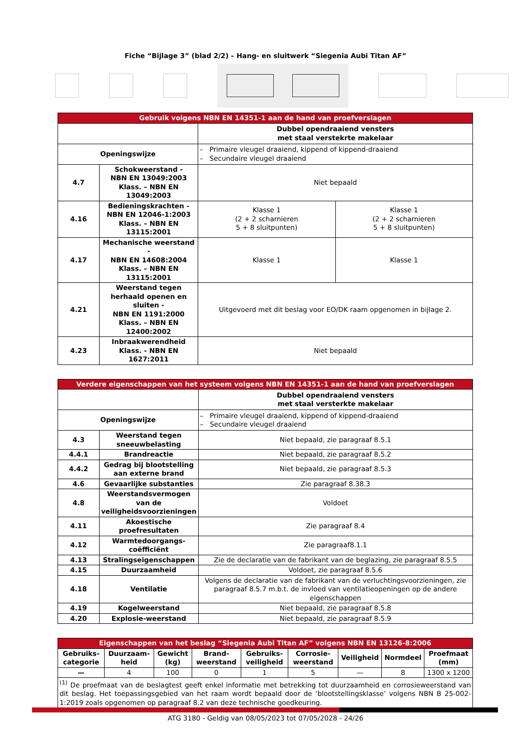Fiche “Bijlage 3” (blad 2/2) – Hang- en sluitwerk “Siegenia Aubi Titan AF”
| Gebruik volgens NBN EN 14351-1 aan de hand van proefverslagen | | | |
| --- | --- | --- | --- |
| | | Dubbel opendraaiend vensters met staal verstekrte makelaar | |
| Openingswijze | | – Primaire vleugel draaiend, kippend of kippend-draaiend – Secundaire vleugel draaiend | |
| 4.7 | Schokweerstand - NBN EN 13049:2003 Klass. – NBN EN 13049:2003 | Niet bepaald | |
| 4.16 | Bedieningskrachten - NBN EN 12046-1:2003 Klass. – NBN EN 13115:2001 | Klasse 1 (2 + 2 scharnieren 5 + 8 sluitpunten) | Klasse 1 (2 + 2 scharnieren 5 + 8 sluitpunten) |
| 4.17 | Mechanische weerstand - NBN EN 14608:2004 Klass. – NBN EN 13115:2001 | Klasse 1 | Klasse 1 |
| 4.21 | Weerstand tegen herhaald openen en sluiten - NBN EN 1191:2000 Klass. – NBN EN 12400:2002 | Uitgevoerd met dit beslag voor EO/DK raam opgenomen in bijlage 2. | |
| 4.23 | Inbraakwerendheid Klass. - NBN EN 1627:2011 | Niet bepaald | |
| Verdere eigenschappen van het systeem volgens NBN EN 14351-1 aan de hand van proefverslagen | | |
| --- | --- | --- |
| | | Dubbel opendraaiend vensters met staal versterkte makelaar |
| Openingswijze | | – Primaire vleugel draaiend, kippend of kippend-draaiend – Secundaire vleugel draaiend |
| 4.3 | Weerstand tegen sneeuwbelasting | Niet bepaald, zie paragraaf 8.5.1 |
| 4.4.1 | Brandreactie | Niet bepaald, zie paragraaf 8.5.2 |
| 4.4.2 | Gedrag bij blootstelling aan externe brand | Niet bepaald, zie paragraaf 8.5.3 |
| 4.6 | Gevaarlijke substanties | Zie paragraaf 8.38.3 |
| 4.8 | Weerstandsvermogen van de veiligheidsvoorzieningen | Voldoet |
| 4.11 | Akoestische proefresultaten | Zie paragraaf 8.4 |
| 4.12 | Warmtedoorgangs-coëfficiënt | Zie paragraaf8.1.1 |
| 4.13 | Stralingseigenschappen | Zie de declaratie van de fabrikant van de beglazing, zie paragraaf 8.5.5 |
| 4.15 | Duurzaamheid | Voldoet, zie paragraaf 8.5.6 |
| 4.18 | Ventilatie | Volgens de declaratie van de fabrikant van de verluchtingsvoorzieningen, zie paragraaf 8.5.7 m.b.t. de invloed van ventilatieopeningen op de andere eigenschappen |
| 4.19 | Kogelweerstand | Niet bepaald, zie paragraaf 8.5.8 |
| 4.20 | Explosie-weerstand | Niet bepaald, zie paragraaf 8.5.9 |
| Eigenschappen van het beslag “Siegenia Aubi Titan AF” volgens NBN EN 13126-8:2006 | | | | | | | | |
| --- | --- | --- | --- | --- | --- | --- | --- | --- |
| Gebruiks-categorie | Duurzaam-heid | Gewicht (kg) | Brand-weerstand | Gebruiks-veiligheid | Corrosie-weerstand | Veiligheid | Normdeel | Proefmaat (mm) |
| — | 4 | 100 | 0 | 1 | 5 | — | 8 | 1300 x 1200 |
| <sup>(1)</sup> De proefmaat van de beslagtest geeft enkel informatie met betrekking tot duurzaamheid en corrosieweerstand van dit beslag. Het toepassingsgebied van het raam wordt bepaald door de ‘blootstellingsklasse’ volgens NBN B 25-002-1:2019 zoals opgenomen op paragraaf 8.2 van deze technische goedkeuring. | | | | | | | | |
ATG 3180 - Geldig van 08/05/2023 tot 07/05/2028 - 24/26